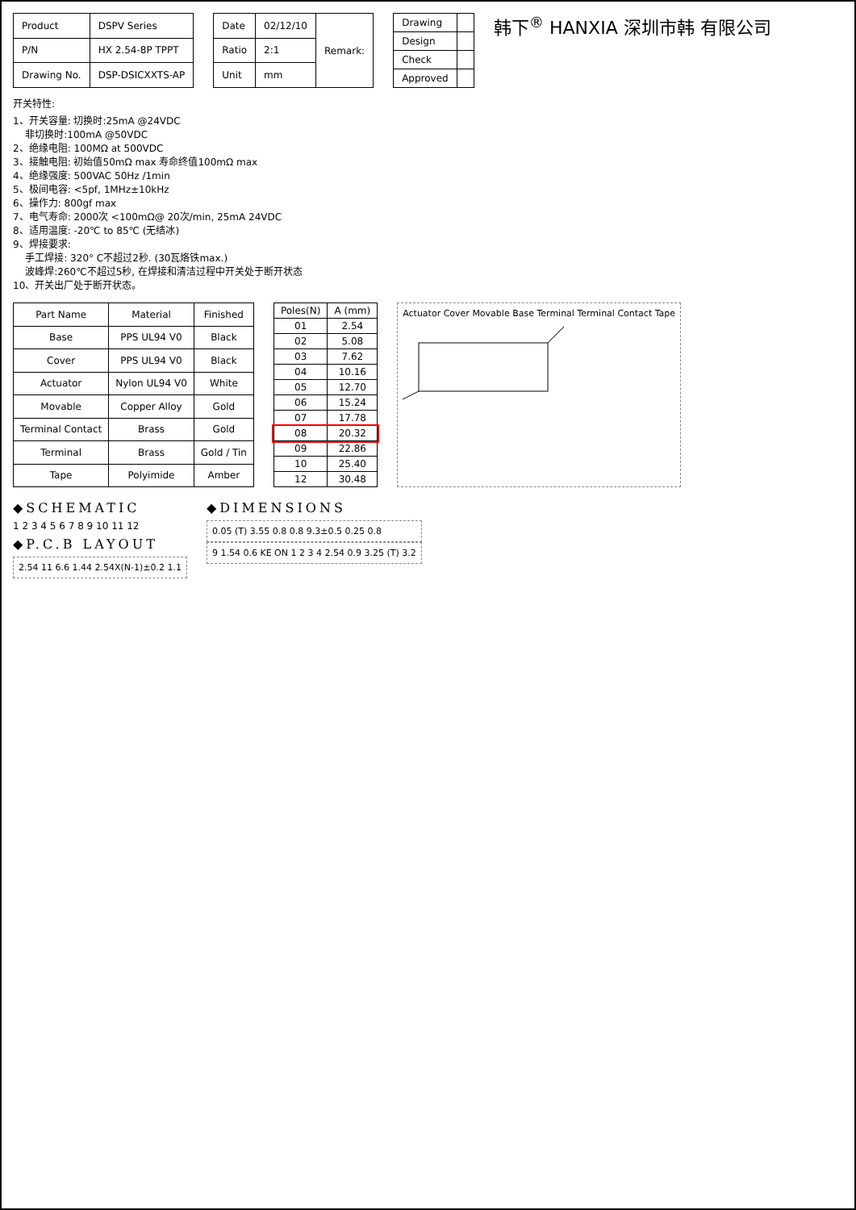| Product | DSPV Series |
| P/N | HX 2.54-8P TPPT |
| Drawing No. | DSP-DSICXXTS-AP |
| Date | 02/12/10 | Remark: |
| Ratio | 2:1 | |
| Unit | mm | |
| Drawing | |
| Design | |
| Check | |
| Approved | |
韩下<sup>®</sup> HANXIA 深圳市韩 有限公司
开关特性:
1、开关容量: 切换时:25mA @24VDC
非切换时:100mA @50VDC
2、绝缘电阻: 100MΩ at 500VDC
3、接触电阻: 初始值50mΩ max 寿命终值100mΩ max
4、绝缘强度: 500VAC 50Hz /1min
5、极间电容: <5pf, 1MHz±10kHz
6、操作力: 800gf max
7、电气寿命: 2000次 <100mΩ@ 20次/min, 25mA 24VDC
8、适用温度: -20℃ to 85℃ (无结冰)
9、焊接要求:
手工焊接: 320° C不超过2秒. (30瓦烙铁max.)
波峰焊:260℃不超过5秒, 在焊接和清洁过程中开关处于断开状态
10、开关出厂处于断开状态。
| Part Name | Material | Finished |
| --- | --- | --- |
| Base | PPS UL94 V0 | Black |
| Cover | PPS UL94 V0 | Black |
| Actuator | Nylon UL94 V0 | White |
| Movable | Copper Alloy | Gold |
| Terminal Contact | Brass | Gold |
| Terminal | Brass | Gold / Tin |
| Tape | Polyimide | Amber |
| Poles(N) | A (mm) |
| --- | --- |
| 01 | 2.54 |
| 02 | 5.08 |
| 03 | 7.62 |
| 04 | 10.16 |
| 05 | 12.70 |
| 06 | 15.24 |
| 07 | 17.78 |
| 08 | 20.32 |
| 09 | 22.86 |
| 10 | 25.40 |
| 12 | 30.48 |
Actuator Cover Movable Base Terminal Terminal Contact Tape
◆SCHEMATIC
1 2 3 4 5 6 7 8 9 10 11 12
◆P.C.B LAYOUT
2.54 11 6.6 1.44 2.54X(N-1)±0.2 1.1
◆DIMENSIONS
0.05 (T) 3.55 0.8 0.8 9.3±0.5 0.25 0.8
9 1.54 0.6 KE ON 1 2 3 4 2.54 0.9 3.25 (T) 3.2